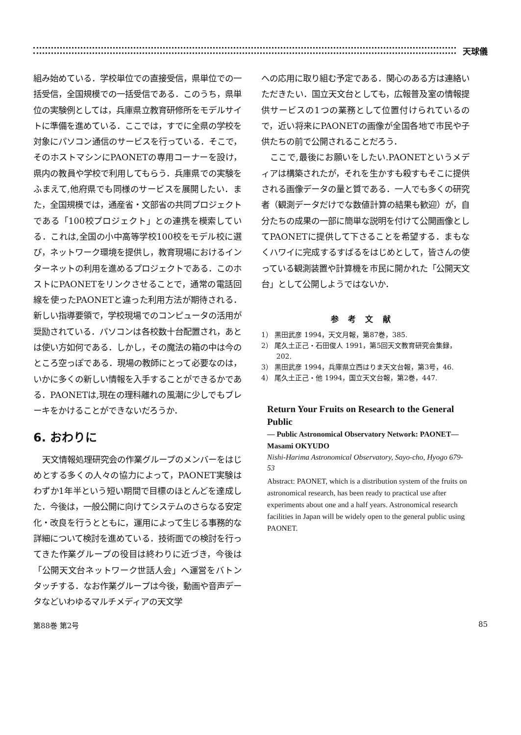天球儀
組み始めている．学校単位での直接受信，県単位での一括受信，全国規模での一括受信である．このうち，県単位の実験例としては，兵庫県立教育研修所をモデルサイトに準備を進めている．ここでは，すでに全県の学校を対象にパソコン通信のサービスを行っている．そこで，そのホストマシンにPAONETの専用コーナーを設け，県内の教員や学校で利用してもらう．兵庫県での実験をふまえて,他府県でも同様のサービスを展開したい．また，全国規模では，通産省・文部省の共同プロジェクトである「100校プロジェクト」との連携を模索している．これは,全国の小中高等学校100校をモデル校に選び，ネットワーク環境を提供し，教育現場におけるインターネットの利用を進めるプロジェクトである．このホストにPAONETをリンクさせることで，通常の電話回線を使ったPAONETと違った利用方法が期待される．新しい指導要領で，学校現場でのコンピュータの活用が奨励されている．パソコンは各校数十台配置され，あとは使い方如何である．しかし，その魔法の箱の中は今のところ空っぽである．現場の教師にとって必要なのは，いかに多くの新しい情報を入手することができるかである．PAONETは,現在の理科離れの風潮に少しでもブレーキをかけることができないだろうか．
6. おわりに
天文情報処理研究会の作業グループのメンバーをはじめとする多くの人々の協力によって，PAONET実験はわずか1年半という短い期間で目標のほとんどを達成した．今後は，一般公開に向けてシステムのさらなる安定化・改良を行うとともに，運用によって生じる事務的な詳細について検討を進めている．技術面での検討を行ってきた作業グループの役目は終わりに近づき，今後は「公開天文台ネットワーク世話人会」へ運営をバトンタッチする．なお作業グループは今後，動画や音声データなどいわゆるマルチメディアの天文学
への応用に取り組む予定である．関心のある方は連絡いただきたい．国立天文台としても，広報普及室の情報提供サービスの1つの業務として位置付けられているので，近い将来にPAONETの画像が全国各地で市民や子供たちの前で公開されることだろう．
ここで,最後にお願いをしたい.PAONETというメディアは構築されたが，それを生かすも殺すもそこに提供される画像データの量と質である．一人でも多くの研究者（観測データだけでな数値計算の結果も歓迎）が，自分たちの成果の一部に簡単な説明を付けて公開画像としてPAONETに提供して下さることを希望する．まもなくハワイに完成するすばるをはじめとして，皆さんの使っている観測装置や計算機を市民に開かれた「公開天文台」として公開しようではないか．
参考文献
1） 黒田武彦 1994，天文月報，第87巻，385.
2） 尾久土正己・石田俊人 1991，第5回天文教育研究会集録，202.
3） 黒田武彦 1994，兵庫県立西はりま天文台報，第3号，46.
4） 尾久土正己・他 1994，国立天文台報，第2巻，447.
Return Your Fruits on Research to the General Public
— Public Astronomical Observatory Network: PAONET—
Masami OKYUDO
Nishi-Harima Astronomical Observatory, Sayo-cho, Hyogo 679-53
Abstract: PAONET, which is a distribution system of the fruits on astronomical research, has been ready to practical use after experiments about one and a half years. Astronomical research facilities in Japan will be widely open to the general public using PAONET.
第88巻 第2号 85